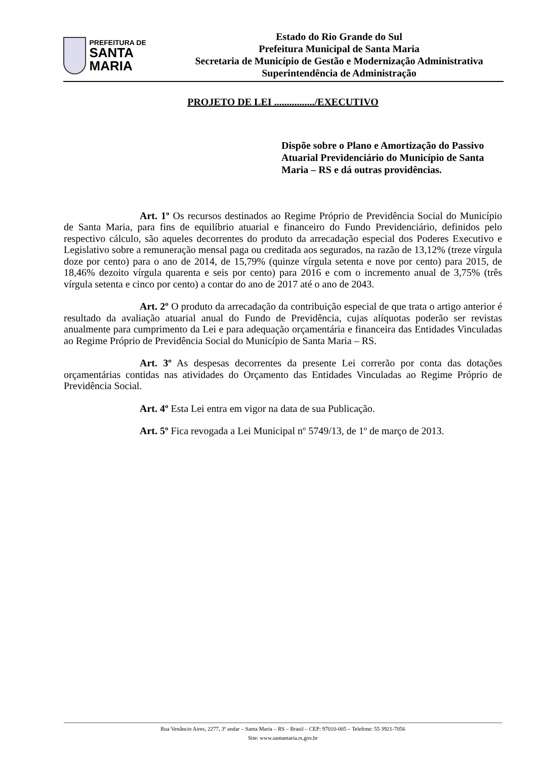PREFEITURA DE
SANTA MARIA
Estado do Rio Grande do Sul
Prefeitura Municipal de Santa Maria
Secretaria de Município de Gestão e Modernização Administrativa
Superintendência de Administração
PROJETO DE LEI ................/EXECUTIVO
Dispõe sobre o Plano e Amortização do Passivo Atuarial Previdenciário do Município de Santa Maria – RS e dá outras providências.
Art. 1º Os recursos destinados ao Regime Próprio de Previdência Social do Município de Santa Maria, para fins de equilíbrio atuarial e financeiro do Fundo Previdenciário, definidos pelo respectivo cálculo, são aqueles decorrentes do produto da arrecadação especial dos Poderes Executivo e Legislativo sobre a remuneração mensal paga ou creditada aos segurados, na razão de 13,12% (treze vírgula doze por cento) para o ano de 2014, de 15,79% (quinze vírgula setenta e nove por cento) para 2015, de 18,46% dezoito vírgula quarenta e seis por cento) para 2016 e com o incremento anual de 3,75% (três vírgula setenta e cinco por cento) a contar do ano de 2017 até o ano de 2043.
Art. 2º O produto da arrecadação da contribuição especial de que trata o artigo anterior é resultado da avaliação atuarial anual do Fundo de Previdência, cujas alíquotas poderão ser revistas anualmente para cumprimento da Lei e para adequação orçamentária e financeira das Entidades Vinculadas ao Regime Próprio de Previdência Social do Município de Santa Maria – RS.
Art. 3º As despesas decorrentes da presente Lei correrão por conta das dotações orçamentárias contidas nas atividades do Orçamento das Entidades Vinculadas ao Regime Próprio de Previdência Social.
Art. 4º Esta Lei entra em vigor na data de sua Publicação.
Art. 5º Fica revogada a Lei Municipal nº 5749/13, de 1º de março de 2013.
Rua Venâncio Aires, 2277, 3º andar – Santa Maria – RS – Brasil – CEP: 97010-005 – Telefone: 55 3921-7056
Site: www.santamaria.rs.gov.br